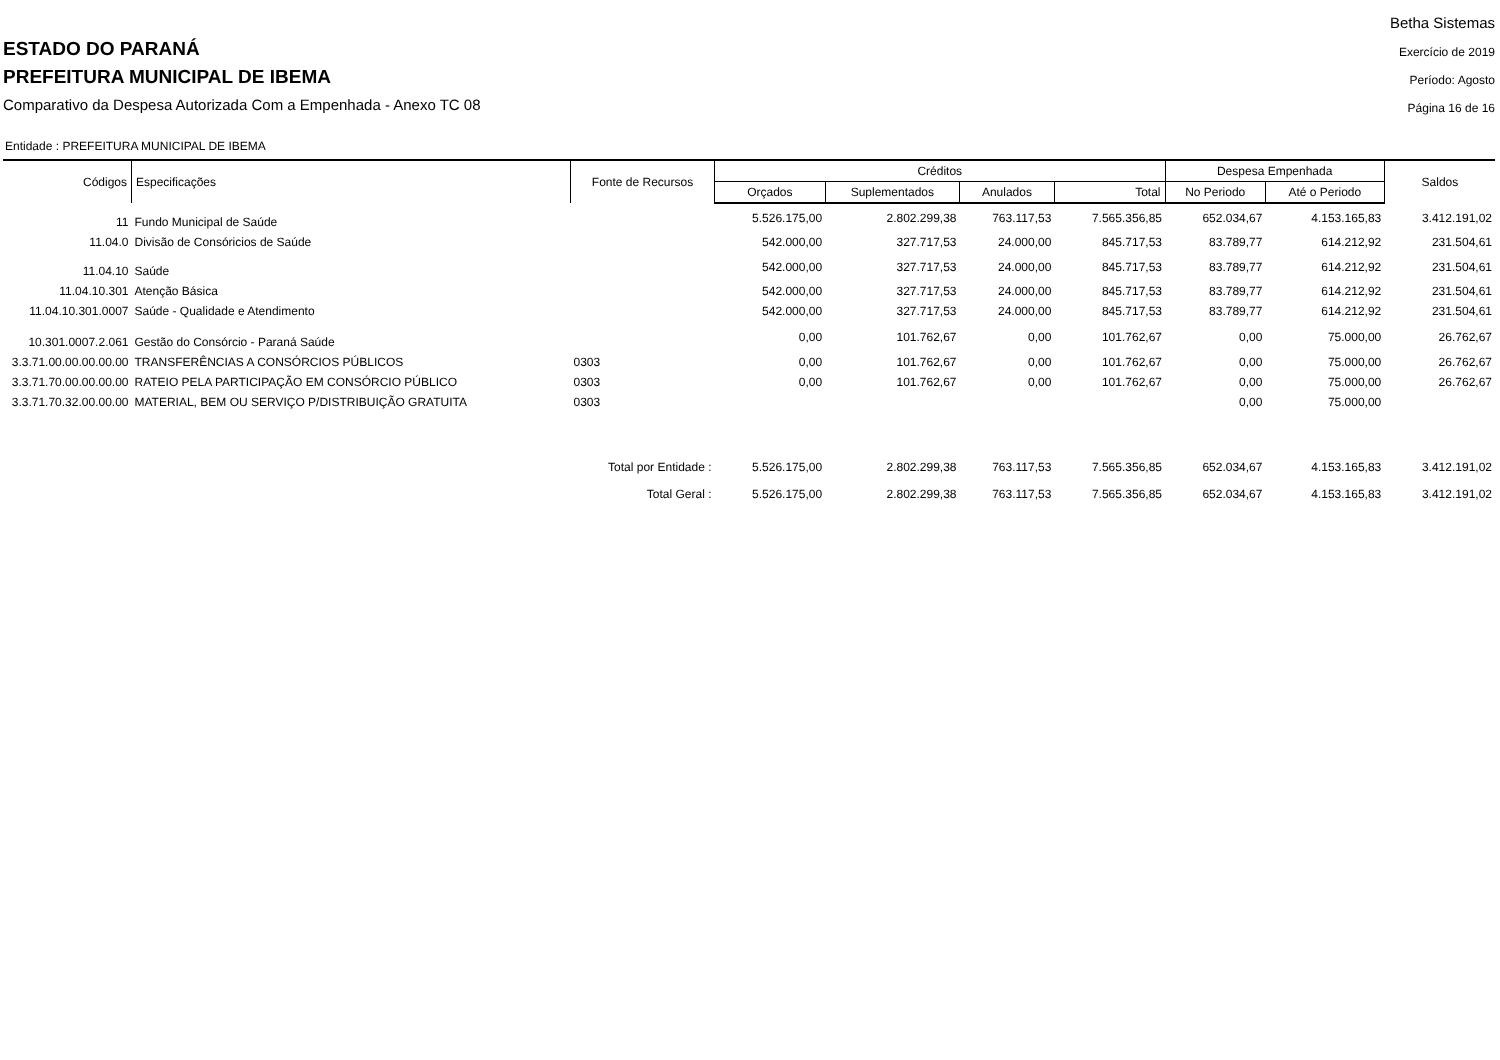ESTADO DO PARANÁ
PREFEITURA MUNICIPAL DE IBEMA
Comparativo da Despesa Autorizada Com a Empenhada - Anexo TC 08
Betha Sistemas
Exercício de 2019
Período: Agosto
Página 16 de 16
Entidade : PREFEITURA MUNICIPAL DE IBEMA
| Códigos | Especificações | Fonte de Recursos | Créditos | | | | Despesa Empenhada | | Saldos |
| --- | --- | --- | --- | --- | --- | --- | --- | --- | --- |
| | | | Orçados | Suplementados | Anulados | Total | No Periodo | Até o Periodo | |
| 11 | Fundo Municipal de Saúde | | 5.526.175,00 | 2.802.299,38 | 763.117,53 | 7.565.356,85 | 652.034,67 | 4.153.165,83 | 3.412.191,02 |
| 11.04.0 | Divisão de Consóricios de Saúde | | 542.000,00 | 327.717,53 | 24.000,00 | 845.717,53 | 83.789,77 | 614.212,92 | 231.504,61 |
| 11.04.10 | Saúde | | 542.000,00 | 327.717,53 | 24.000,00 | 845.717,53 | 83.789,77 | 614.212,92 | 231.504,61 |
| 11.04.10.301 | Atenção Básica | | 542.000,00 | 327.717,53 | 24.000,00 | 845.717,53 | 83.789,77 | 614.212,92 | 231.504,61 |
| 11.04.10.301.0007 | Saúde - Qualidade e Atendimento | | 542.000,00 | 327.717,53 | 24.000,00 | 845.717,53 | 83.789,77 | 614.212,92 | 231.504,61 |
| 10.301.0007.2.061 | Gestão do Consórcio - Paraná Saúde | | 0,00 | 101.762,67 | 0,00 | 101.762,67 | 0,00 | 75.000,00 | 26.762,67 |
| 3.3.71.00.00.00.00.00 | TRANSFERÊNCIAS A CONSÓRCIOS PÚBLICOS | 0303 | 0,00 | 101.762,67 | 0,00 | 101.762,67 | 0,00 | 75.000,00 | 26.762,67 |
| 3.3.71.70.00.00.00.00 | RATEIO PELA PARTICIPAÇÃO EM CONSÓRCIO PÚBLICO | 0303 | 0,00 | 101.762,67 | 0,00 | 101.762,67 | 0,00 | 75.000,00 | 26.762,67 |
| 3.3.71.70.32.00.00.00 | MATERIAL, BEM OU SERVIÇO P/DISTRIBUIÇÃO GRATUITA | 0303 | | | | | 0,00 | 75.000,00 | |
| Total por Entidade : | | | 5.526.175,00 | 2.802.299,38 | 763.117,53 | 7.565.356,85 | 652.034,67 | 4.153.165,83 | 3.412.191,02 |
| Total Geral : | | | 5.526.175,00 | 2.802.299,38 | 763.117,53 | 7.565.356,85 | 652.034,67 | 4.153.165,83 | 3.412.191,02 |